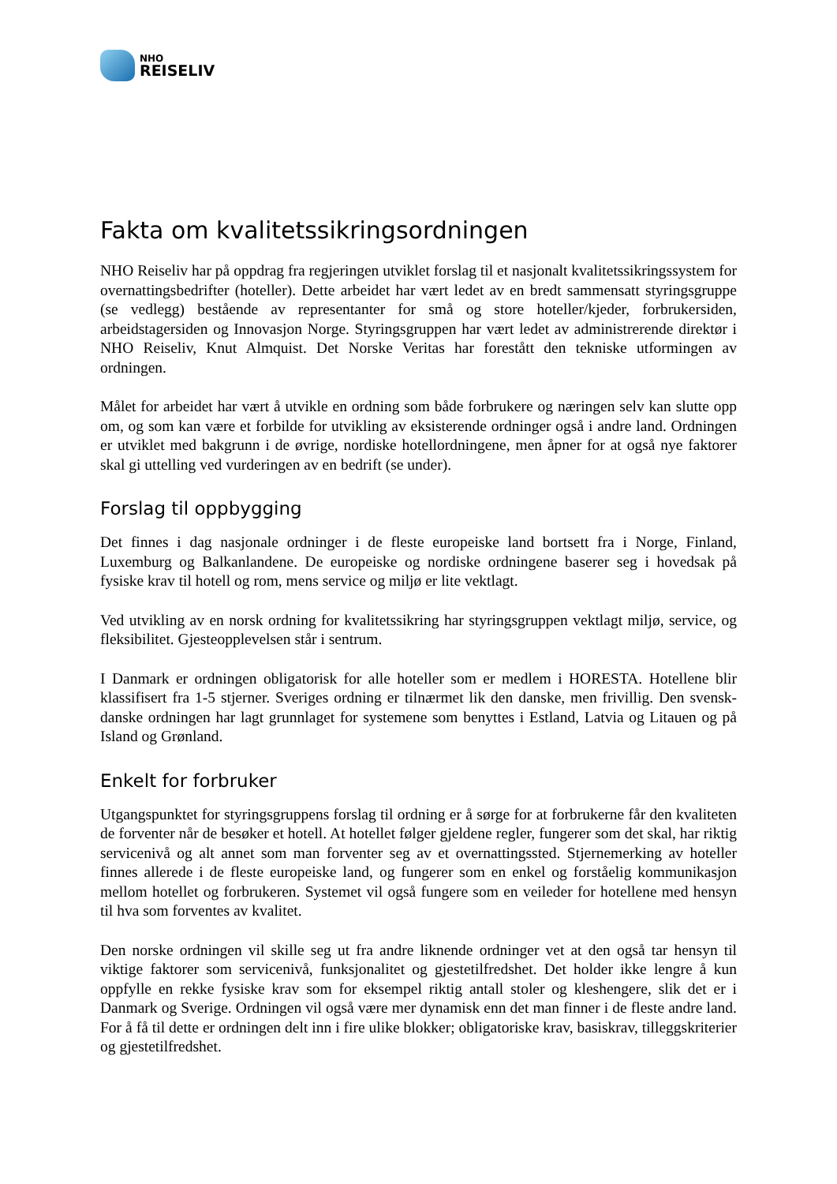NHO
REISELIV
Fakta om kvalitetssikringsordningen
NHO Reiseliv har på oppdrag fra regjeringen utviklet forslag til et nasjonalt kvalitetssikringssystem for overnattingsbedrifter (hoteller). Dette arbeidet har vært ledet av en bredt sammensatt styringsgruppe (se vedlegg) bestående av representanter for små og store hoteller/kjeder, forbrukersiden, arbeidstagersiden og Innovasjon Norge. Styringsgruppen har vært ledet av administrerende direktør i NHO Reiseliv, Knut Almquist. Det Norske Veritas har forestått den tekniske utformingen av ordningen.
Målet for arbeidet har vært å utvikle en ordning som både forbrukere og næringen selv kan slutte opp om, og som kan være et forbilde for utvikling av eksisterende ordninger også i andre land. Ordningen er utviklet med bakgrunn i de øvrige, nordiske hotellordningene, men åpner for at også nye faktorer skal gi uttelling ved vurderingen av en bedrift (se under).
Forslag til oppbygging
Det finnes i dag nasjonale ordninger i de fleste europeiske land bortsett fra i Norge, Finland, Luxemburg og Balkanlandene. De europeiske og nordiske ordningene baserer seg i hovedsak på fysiske krav til hotell og rom, mens service og miljø er lite vektlagt.
Ved utvikling av en norsk ordning for kvalitetssikring har styringsgruppen vektlagt miljø, service, og fleksibilitet. Gjesteopplevelsen står i sentrum.
I Danmark er ordningen obligatorisk for alle hoteller som er medlem i HORESTA. Hotellene blir klassifisert fra 1-5 stjerner. Sveriges ordning er tilnærmet lik den danske, men frivillig. Den svensk-danske ordningen har lagt grunnlaget for systemene som benyttes i Estland, Latvia og Litauen og på Island og Grønland.
Enkelt for forbruker
Utgangspunktet for styringsgruppens forslag til ordning er å sørge for at forbrukerne får den kvaliteten de forventer når de besøker et hotell. At hotellet følger gjeldene regler, fungerer som det skal, har riktig servicenivå og alt annet som man forventer seg av et overnattingssted. Stjernemerking av hoteller finnes allerede i de fleste europeiske land, og fungerer som en enkel og forståelig kommunikasjon mellom hotellet og forbrukeren. Systemet vil også fungere som en veileder for hotellene med hensyn til hva som forventes av kvalitet.
Den norske ordningen vil skille seg ut fra andre liknende ordninger vet at den også tar hensyn til viktige faktorer som servicenivå, funksjonalitet og gjestetilfredshet. Det holder ikke lengre å kun oppfylle en rekke fysiske krav som for eksempel riktig antall stoler og kleshengere, slik det er i Danmark og Sverige. Ordningen vil også være mer dynamisk enn det man finner i de fleste andre land. For å få til dette er ordningen delt inn i fire ulike blokker; obligatoriske krav, basiskrav, tilleggskriterier og gjestetilfredshet.